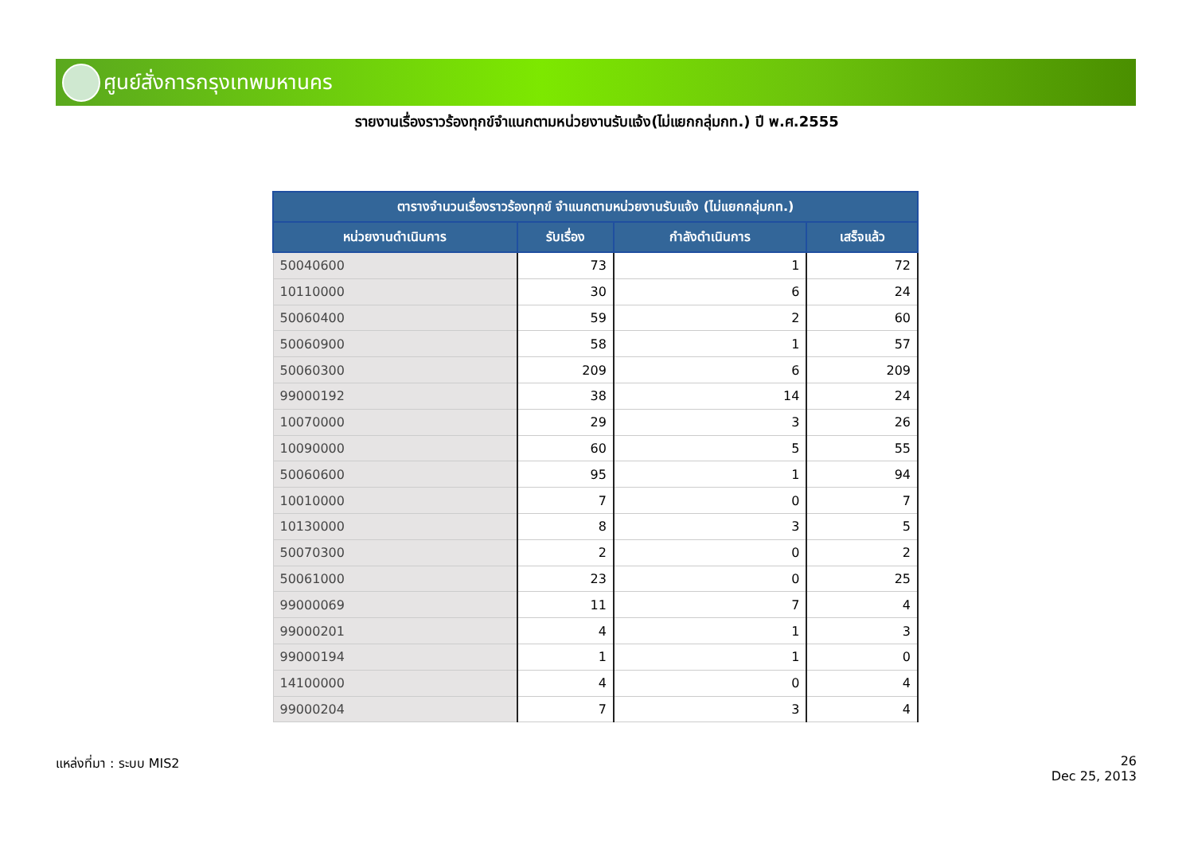ศูนย์สั่งการกรุงเทพมหานคร
รายงานเรื่องราวร้องทุกข์จำแนกตามหน่วยงานรับแจ้ง(ไม่แยกกลุ่มกท.) ปี พ.ศ.2555
| ตารางจำนวนเรื่องราวร้องทุกข์ จำแนกตามหน่วยงานรับแจ้ง (ไม่แยกกลุ่มกท.) | | | |
| --- | --- | --- | --- |
| หน่วยงานดำเนินการ | รับเรื่อง | กำลังดำเนินการ | เสร็จแล้ว |
| 50040600 | 73 | 1 | 72 |
| 10110000 | 30 | 6 | 24 |
| 50060400 | 59 | 2 | 60 |
| 50060900 | 58 | 1 | 57 |
| 50060300 | 209 | 6 | 209 |
| 99000192 | 38 | 14 | 24 |
| 10070000 | 29 | 3 | 26 |
| 10090000 | 60 | 5 | 55 |
| 50060600 | 95 | 1 | 94 |
| 10010000 | 7 | 0 | 7 |
| 10130000 | 8 | 3 | 5 |
| 50070300 | 2 | 0 | 2 |
| 50061000 | 23 | 0 | 25 |
| 99000069 | 11 | 7 | 4 |
| 99000201 | 4 | 1 | 3 |
| 99000194 | 1 | 1 | 0 |
| 14100000 | 4 | 0 | 4 |
| 99000204 | 7 | 3 | 4 |
แหล่งที่มา : ระบบ MIS2
26
Dec 25, 2013